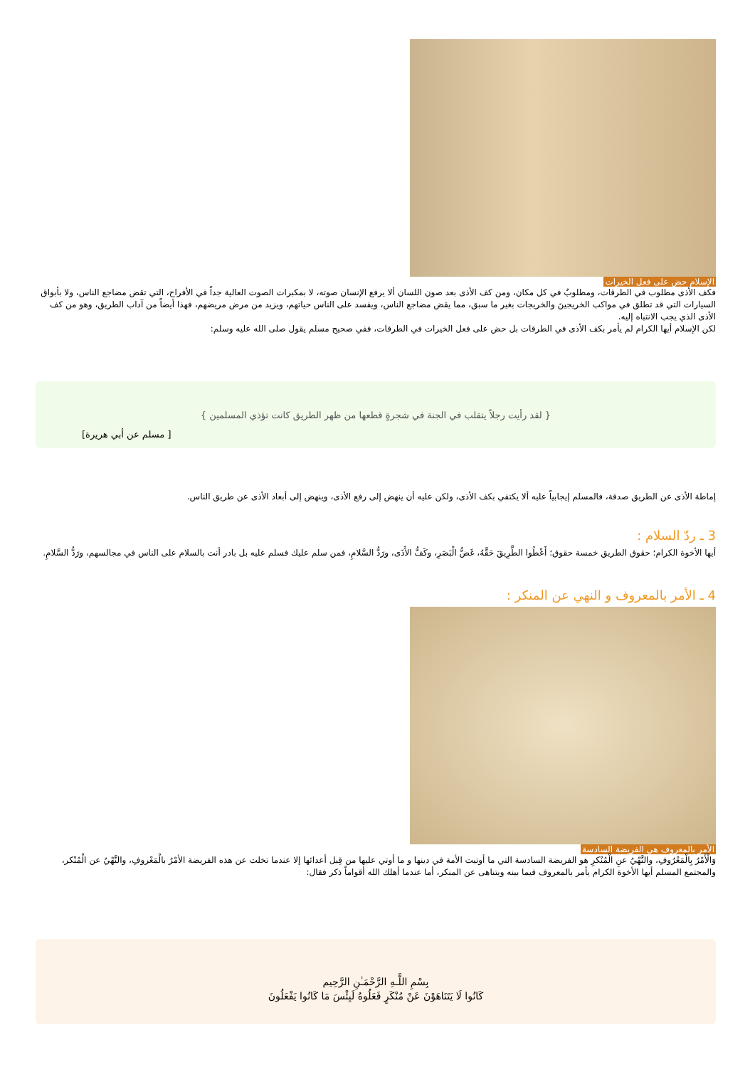الإسلام حض على فعل الخيرات
فكف الأذى مطلوب في الطرقات، ومطلوبٌ في كل مكان، ومن كف الأذى بعد صون اللسان ألا يرفع الإنسان صوته، لا بمكبرات الصوت العالية جداً في الأفراح، التي تقض مضاجع الناس، ولا بأبواق السيارات التي قد تطلق في مواكب الخريجينَ والخريجات بغير ما سبق، مما يقض مضاجع الناس، ويفسد على الناس حياتهم، ويزيد من مرض مريضهم، فهذا أيضاً من آداب الطريق، وهو من كف الأذى الذي يجب الانتباه إليه.
لكن الإسلام أيها الكرام لم يأمر بكف الأذى في الطرقات بل حض على فعل الخيرات في الطرقات، ففي صحيح مسلم يقول صلى الله عليه وسلم:
{ لقد رأيت رجلاً يتقلب في الجنة في شجرةٍ قطعها من ظهر الطريق كانت تؤذي المسلمين }
[ مسلم عن أبي هريرة]
إماطة الأذى عن الطريق صدقة، فالمسلم إيجابياً عليه ألا يكتفي بكف الأذى، ولكن عليه أن ينهض إلى رفع الأذى، وينهض إلى أبعاد الأذى عن طريق الناس.
3 ـ ردّ السلام :
أيها الأخوة الكرام؛ حقوق الطريق خمسة حقوق؛ أَعْطُوا الطَّرِيقَ حَقَّهُ، غَضُّ الْبَصَرِ، وكَفُّ الأَذَى، ورَدُّ السَّلامِ، فمن سلم عليك فسلم عليه بل بادر أنت بالسلام على الناس في مجالسهم، ورَدُّ السَّلامِ.
4 ـ الأمر بالمعروف و النهي عن المنكر :
الأمر بالمعروف هي الفريضة السادسة
وَالْأَمْرُ بِالْمَعْرُوفِ، والنَّهْيُ عنِ الْمُنْكرِ هو الفريضة السادسة التي ما أوتيت الأمة في دينها و ما أوتي عليها من قِبل أعدائها إلا عندما تخلت عن هذه الفريضة الأمْرُ بالْمَعْروفِ، والنَّهْيُ عن الْمُنْكر، والمجتمع المسلم أيها الأخوة الكرام يأمر بالمعروف فيما بينه ويتناهى عن المنكر، أما عندما أهلك الله أقواماً ذكر فقال:
بِسْمِ اللَّـهِ الرَّحْمَـٰنِ الرَّحِيم
كَانُوا لَا يَتَنَاهَوْنَ عَنْ مُنْكَرٍ فَعَلُوهُ لَبِئْسَ مَا كَانُوا يَفْعَلُونَ